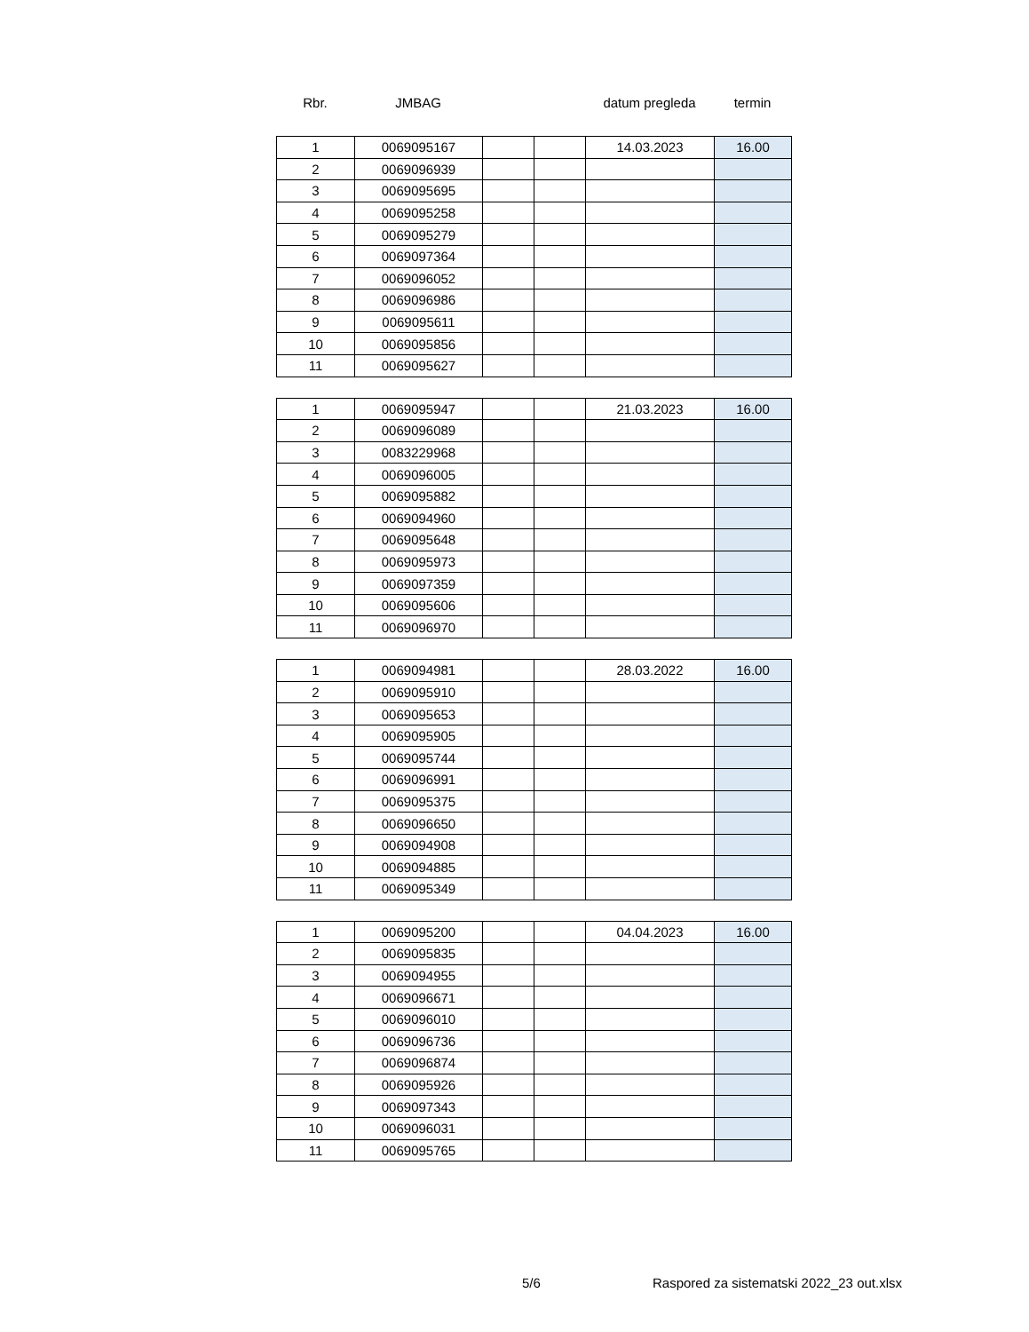| Rbr. | JMBAG | | | datum pregleda | termin |
| 1 | 0069095167 | | | 14.03.2023 | 16.00 |
| 2 | 0069096939 | | | | |
| 3 | 0069095695 | | | | |
| 4 | 0069095258 | | | | |
| 5 | 0069095279 | | | | |
| 6 | 0069097364 | | | | |
| 7 | 0069096052 | | | | |
| 8 | 0069096986 | | | | |
| 9 | 0069095611 | | | | |
| 10 | 0069095856 | | | | |
| 11 | 0069095627 | | | | |
| 1 | 0069095947 | | | 21.03.2023 | 16.00 |
| 2 | 0069096089 | | | | |
| 3 | 0083229968 | | | | |
| 4 | 0069096005 | | | | |
| 5 | 0069095882 | | | | |
| 6 | 0069094960 | | | | |
| 7 | 0069095648 | | | | |
| 8 | 0069095973 | | | | |
| 9 | 0069097359 | | | | |
| 10 | 0069095606 | | | | |
| 11 | 0069096970 | | | | |
| 1 | 0069094981 | | | 28.03.2022 | 16.00 |
| 2 | 0069095910 | | | | |
| 3 | 0069095653 | | | | |
| 4 | 0069095905 | | | | |
| 5 | 0069095744 | | | | |
| 6 | 0069096991 | | | | |
| 7 | 0069095375 | | | | |
| 8 | 0069096650 | | | | |
| 9 | 0069094908 | | | | |
| 10 | 0069094885 | | | | |
| 11 | 0069095349 | | | | |
| 1 | 0069095200 | | | 04.04.2023 | 16.00 |
| 2 | 0069095835 | | | | |
| 3 | 0069094955 | | | | |
| 4 | 0069096671 | | | | |
| 5 | 0069096010 | | | | |
| 6 | 0069096736 | | | | |
| 7 | 0069096874 | | | | |
| 8 | 0069095926 | | | | |
| 9 | 0069097343 | | | | |
| 10 | 0069096031 | | | | |
| 11 | 0069095765 | | | | |
5/6 Raspored za sistematski 2022_23 out.xlsx